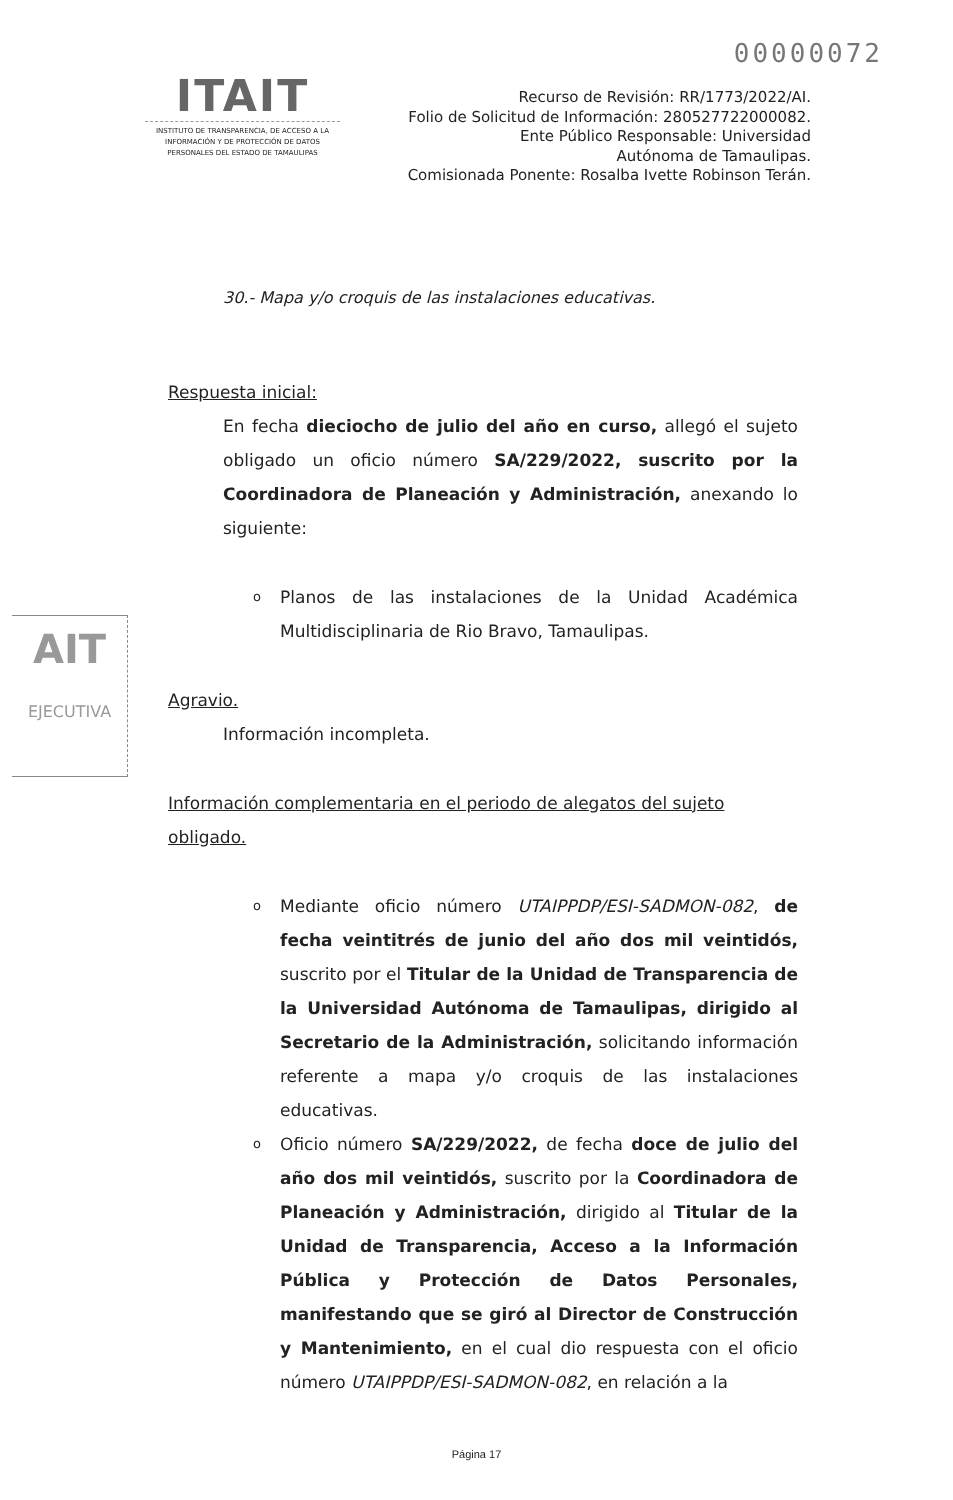00000072
ITAIT
INSTITUTO DE TRANSPARENCIA, DE ACCESO A LA INFORMACIÓN Y DE PROTECCIÓN DE DATOS PERSONALES DEL ESTADO DE TAMAULIPAS
Recurso de Revisión: RR/1773/2022/AI.
Folio de Solicitud de Información: 280527722000082.
Ente Público Responsable: Universidad
Autónoma de Tamaulipas.
Comisionada Ponente: Rosalba Ivette Robinson Terán.
AIT
EJECUTIVA
30.- Mapa y/o croquis de las instalaciones educativas.
Respuesta inicial:
En fecha dieciocho de julio del año en curso, allegó el sujeto obligado un oficio número SA/229/2022, suscrito por la Coordinadora de Planeación y Administración, anexando lo siguiente:
o Planos de las instalaciones de la Unidad Académica Multidisciplinaria de Rio Bravo, Tamaulipas.
Agravio.
Información incompleta.
Información complementaria en el periodo de alegatos del sujeto obligado.
o Mediante oficio número UTAIPPDP/ESI-SADMON-082, de fecha veintitrés de junio del año dos mil veintidós, suscrito por el Titular de la Unidad de Transparencia de la Universidad Autónoma de Tamaulipas, dirigido al Secretario de la Administración, solicitando información referente a mapa y/o croquis de las instalaciones educativas.
o Oficio número SA/229/2022, de fecha doce de julio del año dos mil veintidós, suscrito por la Coordinadora de Planeación y Administración, dirigido al Titular de la Unidad de Transparencia, Acceso a la Información Pública y Protección de Datos Personales, manifestando que se giró al Director de Construcción y Mantenimiento, en el cual dio respuesta con el oficio número UTAIPPDP/ESI-SADMON-082, en relación a la
Página 17